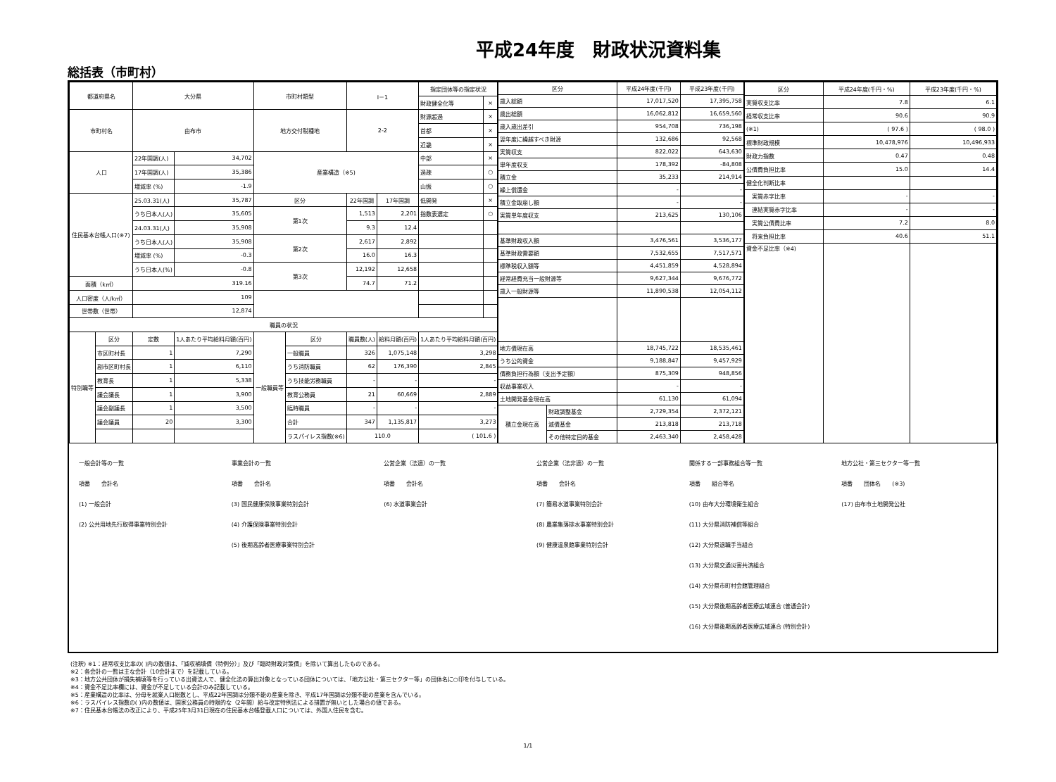平成24年度　財政状況資料集
総括表（市町村）
| 都道府県名 | | 大分県 | | 市町村類型 | | Ⅰ－1 | | 指定団体等の指定状況 | |
| | | | | | | | | 財政健全化等 | × |
| 市町村名 | | 由布市 | | 地方交付税種地 | | 2-2 | | 財源超過 | × |
| | | | | | | | | 首都 | × |
| | | | | | | | | 近畿 | × |
| 人口 | | 22年国調(人) | 34,702 | 産業構造（※5) | | | | 中部 | × |
| | | 17年国調(人) | 35,386 | | | | | 過疎 | ○ |
| | | 増減率 (%) | -1.9 | | | | | 山振 | ○ |
| 住民基本台帳人口(※7) | | 25.03.31(人) | 35,787 | 区分 | | 22年国調 | 17年国調 | 低開発 | × |
| | | うち日本人(人) | 35,605 | 第1次 | | 1,513 | 2,201 | 指数表選定 | ○ |
| | | 24.03.31(人) | 35,908 | | | 9.3 | 12.4 | | |
| | | うち日本人(人) | 35,908 | 第2次 | | 2,617 | 2,892 | | |
| | | 増減率 (%) | -0.3 | | | 16.0 | 16.3 | | |
| | | うち日本人(%) | -0.8 | 第3次 | | 12,192 | 12,658 | | |
| 面積（k㎡） | | 319.16 | | | | 74.7 | 71.2 | | |
| 人口密度（人/k㎡） | | 109 | | | | | | | |
| 世帯数（世帯） | | 12,874 | | | | | | | |
| 職員の状況 | | | | | | | | | |
| 特別職等 | 区分 | 定数 | 1人あたり平均給料月額(百円) | 一般職員等 | 区分 | 職員数(人) | 給料月額(百円) | 1人あたり平均給料月額(百円) | |
| | 市区町村長 | 1 | 7,290 | | 一般職員 | 326 | 1,075,148 | 3,298 | |
| | 副市区町村長 | 1 | 6,110 | | うち消防職員 | 62 | 176,390 | 2,845 | |
| | 教育長 | 1 | 5,338 | | うち技能労務職員 | - | - | - | |
| | 議会議長 | 1 | 3,900 | | 教育公務員 | 21 | 60,669 | 2,889 | |
| | 議会副議長 | 1 | 3,500 | | 臨時職員 | - | - | - | |
| | 議会議員 | 20 | 3,300 | | 合計 | 347 | 1,135,817 | 3,273 | |
| | | | | | ラスパイレス指数(※6) | 110.0 | | ( 101.6 ) | |
| 区分 | | 平成24年度(千円) | 平成23年度(千円) |
| --- | --- | --- | --- |
| 歳入総額 | | 17,017,520 | 17,395,758 |
| 歳出総額 | | 16,062,812 | 16,659,560 |
| 歳入歳出差引 | | 954,708 | 736,198 |
| 翌年度に繰越すべき財源 | | 132,686 | 92,568 |
| 実質収支 | | 822,022 | 643,630 |
| 単年度収支 | | 178,392 | -84,808 |
| 積立金 | | 35,233 | 214,914 |
| 繰上償還金 | | - | - |
| 積立金取崩し額 | | - | - |
| 実質単年度収支 | | 213,625 | 130,106 |
| 基準財政収入額 | | 3,476,561 | 3,536,177 |
| 基準財政需要額 | | 7,532,655 | 7,517,571 |
| 標準税収入額等 | | 4,451,859 | 4,528,894 |
| 経常経費充当一般財源等 | | 9,627,344 | 9,676,772 |
| 歳入一般財源等 | | 11,890,538 | 12,054,112 |
| 地方債現在高 | | 18,745,722 | 18,535,461 |
| うち公的資金 | | 9,188,847 | 9,457,929 |
| 債務負担行為額（支出予定額） | | 875,309 | 948,856 |
| 収益事業収入 | | - | - |
| 土地開発基金現在高 | | 61,130 | 61,094 |
| 積立金現在高 | 財政調整基金 | 2,729,354 | 2,372,121 |
| | 減債基金 | 213,818 | 213,718 |
| | その他特定目的基金 | 2,463,340 | 2,458,428 |
| 区分 | 平成24年度(千円・%) | 平成23年度(千円・%) |
| --- | --- | --- |
| 実質収支比率 | 7.8 | 6.1 |
| 経常収支比率 | 90.6 | 90.9 |
| (※1) | ( 97.6 ) | ( 98.0 ) |
| 標準財政規模 | 10,478,976 | 10,496,933 |
| 財政力指数 | 0.47 | 0.48 |
| 公債費負担比率 | 15.0 | 14.4 |
| 健全化判断比率 | | |
| 実質赤字比率 | - | - |
| 連結実質赤字比率 | - | - |
| 実質公債費比率 | 7.2 | 8.0 |
| 将来負担比率 | 40.6 | 51.1 |
| 資金不足比率（※4) | | |
一般会計等の一覧
項番　　会計名
(1) 一般会計
(2) 公共用地先行取得事業特別会計
事業会計の一覧
項番　　会計名
(3) 国民健康保険事業特別会計
(4) 介護保険事業特別会計
(5) 後期高齢者医療事業特別会計
公営企業（法適）の一覧
項番　　会計名
(6) 水道事業会計
公営企業（法非適）の一覧
項番　　会計名
(7) 簡易水道事業特別会計
(8) 農業集落排水事業特別会計
(9) 健康温泉館事業特別会計
関係する一部事務組合等一覧
項番　　組合等名
(10) 由布大分環境衛生組合
(11) 大分県消防補償等組合
(12) 大分県退職手当組合
(13) 大分県交通災害共済組合
(14) 大分県市町村会館管理組合
(15) 大分県後期高齢者医療広域連合 (普通会計)
(16) 大分県後期高齢者医療広域連合 (特別会計)
地方公社・第三セクター等一覧
項番　　団体名　　(※3)
(17) 由布市土地開発公社
(注釈) ※1：経常収支比率の( )内の数値は、「減収補填債（特例分）」及び「臨時財政対策債」を除いて算出したものである。
※2：各会計の一覧は主な会計（10会計まで）を記載している。
※3：地方公共団体が損失補填等を行っている出資法人で、健全化法の算出対象となっている団体については、「地方公社・第三セクター等」の団体名に○印を付与している。
※4：資金不足比率欄には、資金が不足している会計のみ記載している。
※5：産業構造の比率は、分母を就業人口総数とし、平成22年国調は分類不能の産業を除き、平成17年国調は分類不能の産業を含んでいる。
※6：ラスパイレス指数の( )内の数値は、国家公務員の時限的な（2年間）給与改定特例法による措置が無いとした場合の値である。
※7：住民基本台帳法の改正により、平成25年3月31日現在の住民基本台帳登載人口については、外国人住民を含む。
1/1